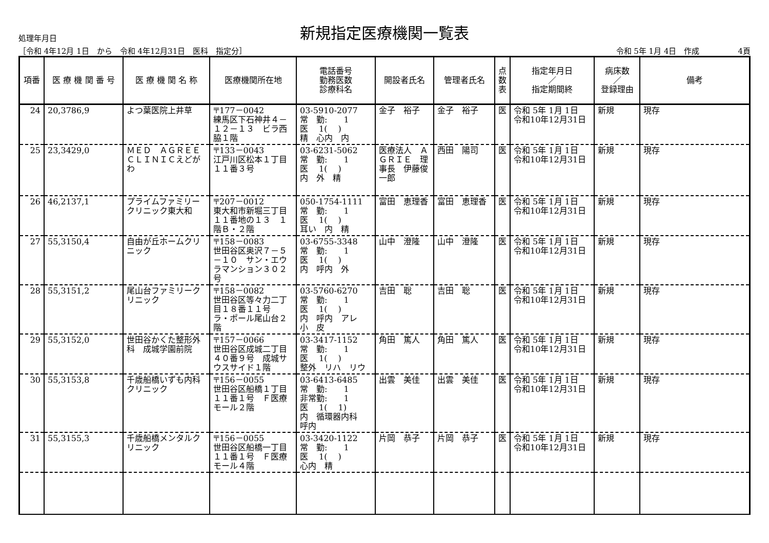処理年月日
新規指定医療機関一覧表
［令和 4年12月 1日　から　令和 4年12月31日　医科　指定分］ 令和 5年 1月 4日　作成　　　　　4頁
| 項番 | 医 療 機 関 番 号 | 医 療 機 関 名 称 | 医療機関所在地 | 電話番号 勤務医数 診療科名 | 開設者氏名 | 管理者氏名 | 点 数 表 | 指定年月日 ／ 指定期間終 | 病床数 ／ 登録理由 | 備考 |
| --- | --- | --- | --- | --- | --- | --- | --- | --- | --- | --- |
| 24 | 20,3786,9 | よつ葉医院上井草 | 〒177－0042 練馬区下石神井４－１２－１３ ビラ西脇１階 | 03-5910-2077 常 勤: 1 医 1( ) 精 心内 内 | 金子 裕子 | 金子 裕子 | 医 | 令和 5年 1月 1日 令和10年12月31日 | 新規 | 現存 |
| 25 | 23,3429,0 | ＭＥＤ ＡＧＲＥＥ ＣＬＩＮＩＣえどがわ | 〒133－0043 江戸川区松本１丁目１１番３号 | 03-6231-5062 常 勤: 1 医 1( ) 内 外 精 | 医療法人 ＡＧＲＩＥ 理事長 伊藤俊一郎 | 西田 陽司 | 医 | 令和 5年 1月 1日 令和10年12月31日 | 新規 | 現存 |
| 26 | 46,2137,1 | プライムファミリークリニック東大和 | 〒207－0012 東大和市新堀三丁目１１番地の１３ １階Ｂ・２階 | 050-1754-1111 常 勤: 1 医 1( ) 耳い 内 精 | 富田 恵理香 | 富田 恵理香 | 医 | 令和 5年 1月 1日 令和10年12月31日 | 新規 | 現存 |
| 27 | 55,3150,4 | 自由が丘ホームクリニック | 〒158－0083 世田谷区奥沢７－５－１０ サン・エウラマンション３０２号 | 03-6755-3348 常 勤: 1 医 1( ) 内 呼内 外 | 山中 澄隆 | 山中 澄隆 | 医 | 令和 5年 1月 1日 令和10年12月31日 | 新規 | 現存 |
| 28 | 55,3151,2 | 尾山台ファミリークリニック | 〒158－0082 世田谷区等々力二丁目１８番１１号 ラ・ポール尾山台２階 | 03-5760-6270 常 勤: 1 医 1( ) 内 呼内 アレ 小 皮 | 吉田 聡 | 吉田 聡 | 医 | 令和 5年 1月 1日 令和10年12月31日 | 新規 | 現存 |
| 29 | 55,3152,0 | 世田谷かくた整形外科 成城学園前院 | 〒157－0066 世田谷区成城二丁目４０番９号 成城サウスサイド１階 | 03-3417-1152 常 勤: 1 医 1( ) 整外 リハ リウ | 角田 篤人 | 角田 篤人 | 医 | 令和 5年 1月 1日 令和10年12月31日 | 新規 | 現存 |
| 30 | 55,3153,8 | 千歳船橋いずも内科クリニック | 〒156－0055 世田谷区船橋１丁目１１番１号 Ｆ医療モール２階 | 03-6413-6485 常 勤: 1 非常勤: 1 医 1( 1) 内 循環器内科 呼内 | 出雲 美佳 | 出雲 美佳 | 医 | 令和 5年 1月 1日 令和10年12月31日 | 新規 | 現存 |
| 31 | 55,3155,3 | 千歳船橋メンタルクリニック | 〒156－0055 世田谷区船橋一丁目１１番１号 Ｆ医療モール４階 | 03-3420-1122 常 勤: 1 医 1( ) 心内 精 | 片岡 恭子 | 片岡 恭子 | 医 | 令和 5年 1月 1日 令和10年12月31日 | 新規 | 現存 |